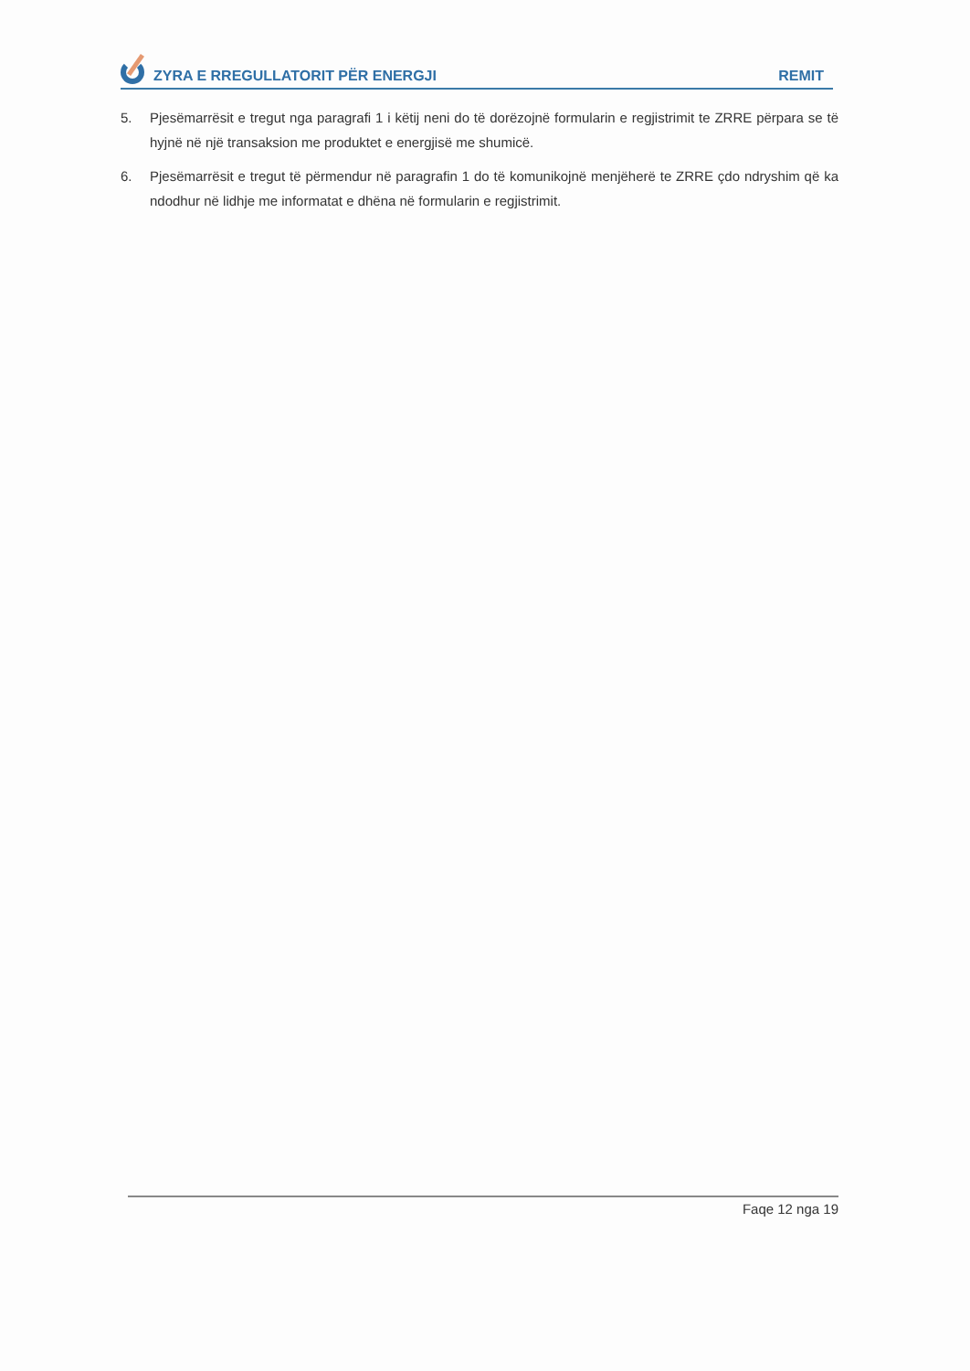ZYRA E RREGULLATORIT PËR ENERGJI
REMIT
5. Pjesëmarrësit e tregut nga paragrafi 1 i këtij neni do të dorëzojnë formularin e regjistrimit te ZRRE përpara se të hyjnë në një transaksion me produktet e energjisë me shumicë.
6. Pjesëmarrësit e tregut të përmendur në paragrafin 1 do të komunikojnë menjëherë te ZRRE çdo ndryshim që ka ndodhur në lidhje me informatat e dhëna në formularin e regjistrimit.
Faqe 12 nga 19